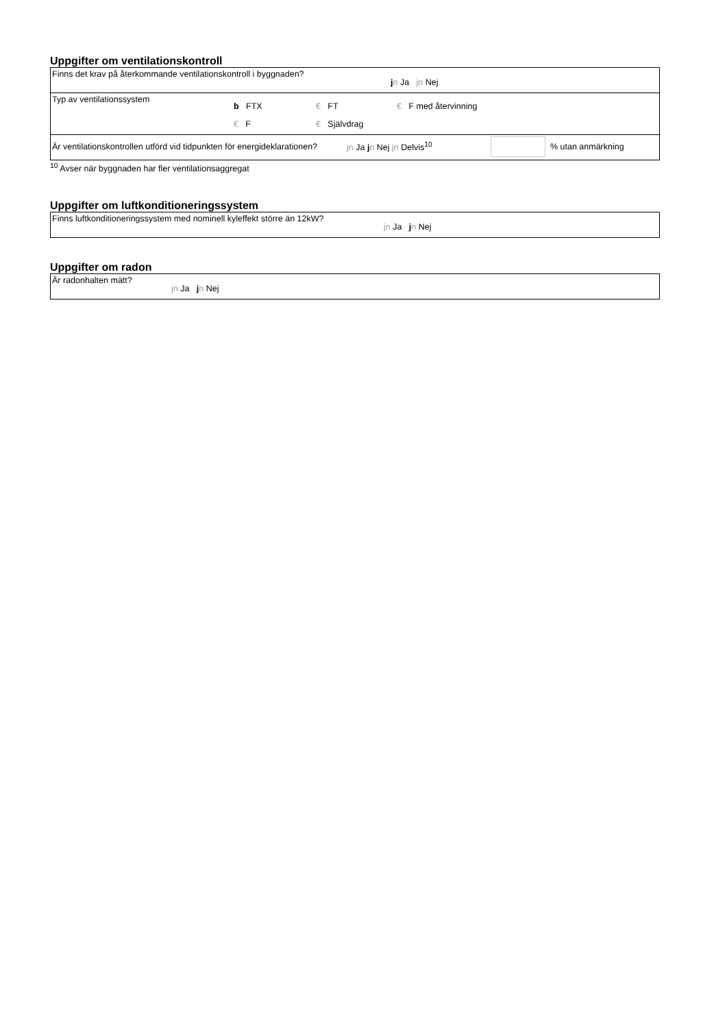Uppgifter om ventilationskontroll
| Finns det krav på återkommande ventilationskontroll i byggnaden? | j n Ja jn Nej |
| Typ av ventilationssystem b FTX € FT € F med återvinning € F € Självdrag | |
| Är ventilationskontrollen utförd vid tidpunkten för energideklarationen? jn Ja j n Nej jn Delvis<sup>10</sup> % utan anmärkning | |
<sup>10</sup> Avser när byggnaden har fler ventilationsaggregat
Uppgifter om luftkonditioneringssystem
| Finns luftkonditioneringssystem med nominell kyleffekt större än 12kW? | jn Ja j n Nej |
Uppgifter om radon
| Är radonhalten mätt? | jn Ja j n Nej |